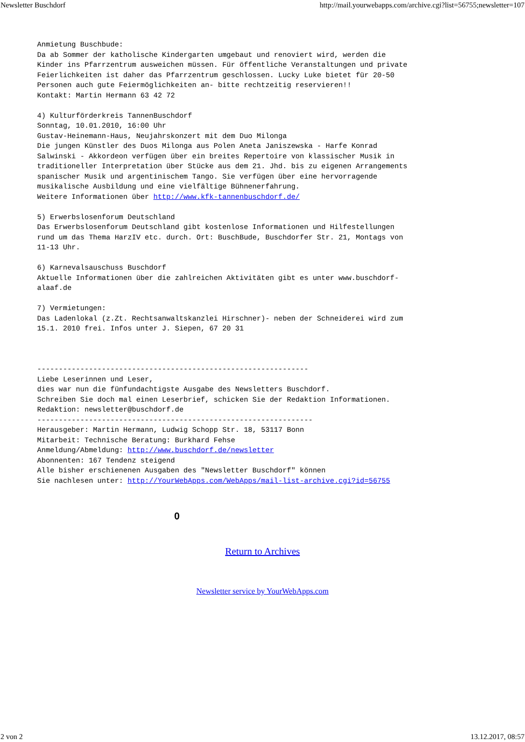Newsletter Buschdorf http://mail.yourwebapps.com/archive.cgi?list=56755;newsletter=107
Anmietung Buschbude:
Da ab Sommer der katholische Kindergarten umgebaut und renoviert wird, werden die
Kinder ins Pfarrzentrum ausweichen müssen. Für öffentliche Veranstaltungen und private
Feierlichkeiten ist daher das Pfarrzentrum geschlossen. Lucky Luke bietet für 20-50
Personen auch gute Feiermöglichkeiten an- bitte rechtzeitig reservieren!!
Kontakt: Martin Hermann 63 42 72

4) Kulturförderkreis TannenBuschdorf
Sonntag, 10.01.2010, 16:00 Uhr
Gustav-Heinemann-Haus, Neujahrskonzert mit dem Duo Milonga
Die jungen Künstler des Duos Milonga aus Polen Aneta Janiszewska - Harfe Konrad
Salwinski - Akkordeon verfügen über ein breites Repertoire von klassischer Musik in
traditioneller Interpretation über Stücke aus dem 21. Jhd. bis zu eigenen Arrangements
spanischer Musik und argentinischem Tango. Sie verfügen über eine hervorragende
musikalische Ausbildung und eine vielfältige Bühnenerfahrung.
Weitere Informationen über http://www.kfk-tannenbuschdorf.de/

5) Erwerbslosenforum Deutschland
Das Erwerbslosenforum Deutschland gibt kostenlose Informationen und Hilfestellungen
rund um das Thema HarzIV etc. durch. Ort: BuschBude, Buschdorfer Str. 21, Montags von
11-13 Uhr.

6) Karnevalsauschuss Buschdorf
Aktuelle Informationen über die zahlreichen Aktivitäten gibt es unter www.buschdorf-
alaaf.de

7) Vermietungen:
Das Ladenlokal (z.Zt. Rechtsanwaltskanzlei Hirschner)- neben der Schneiderei wird zum
15.1. 2010 frei. Infos unter J. Siepen, 67 20 31



---------------------------------------------------------------
Liebe Leserinnen und Leser,
dies war nun die fünfundachtigste Ausgabe des Newsletters Buschdorf.
Schreiben Sie doch mal einen Leserbrief, schicken Sie der Redaktion Informationen.
Redaktion: newsletter@buschdorf.de
----------------------------------------------------------------
Herausgeber: Martin Hermann, Ludwig Schopp Str. 18, 53117 Bonn
Mitarbeit: Technische Beratung: Burkhard Fehse
Anmeldung/Abmeldung: http://www.buschdorf.de/newsletter
Abonnenten: 167 Tendenz steigend
Alle bisher erschienenen Ausgaben des "Newsletter Buschdorf" können
Sie nachlesen unter: http://YourWebApps.com/WebApps/mail-list-archive.cgi?id=56755
0
Return to Archives
Newsletter service by YourWebApps.com
2 von 2 13.12.2017, 08:57